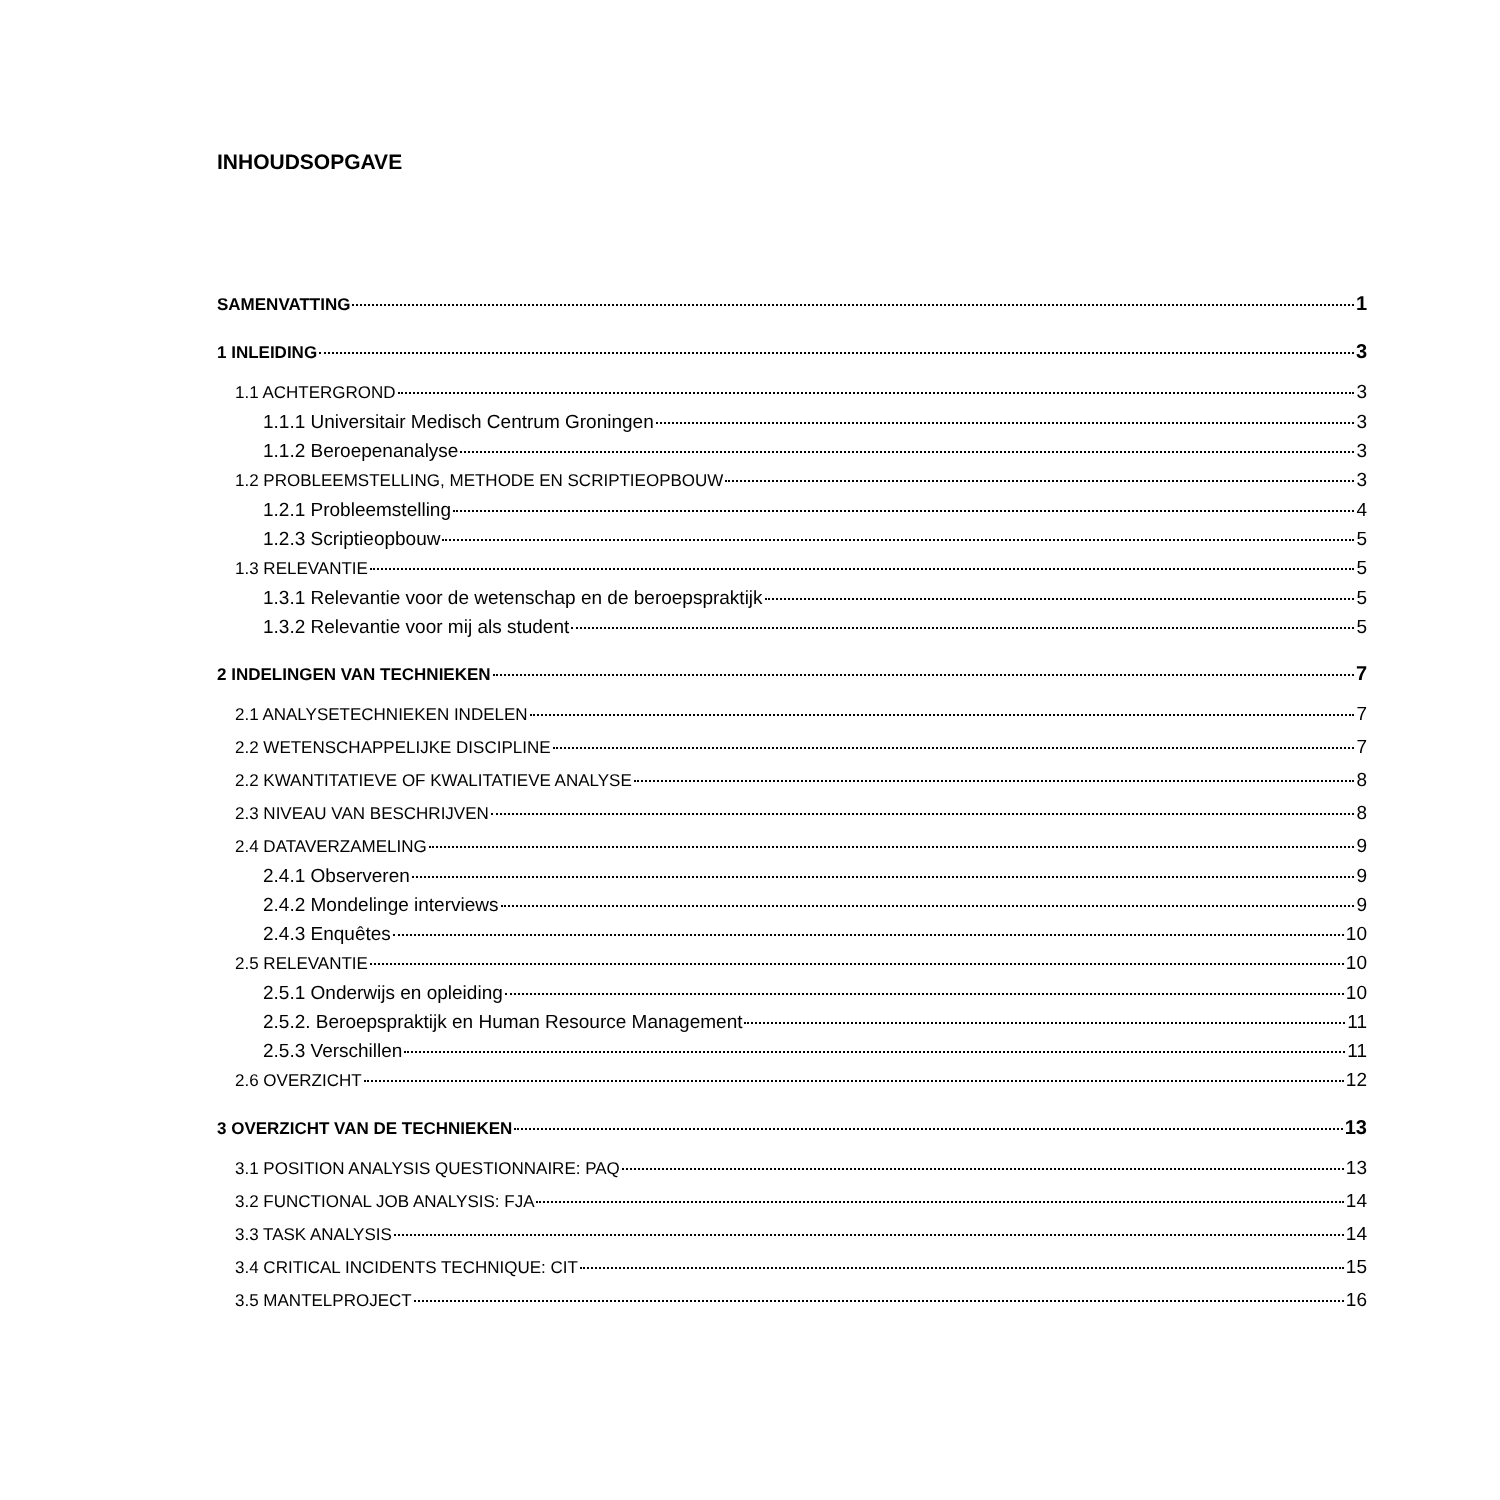INHOUDSOPGAVE
SAMENVATTING 1
1 INLEIDING 3
1.1 ACHTERGROND 3
1.1.1 Universitair Medisch Centrum Groningen 3
1.1.2 Beroepenanalyse 3
1.2 PROBLEEMSTELLING, METHODE EN SCRIPTIEOPBOUW 3
1.2.1 Probleemstelling 4
1.2.3 Scriptieopbouw 5
1.3 RELEVANTIE 5
1.3.1 Relevantie voor de wetenschap en de beroepspraktijk 5
1.3.2 Relevantie voor mij als student 5
2 INDELINGEN VAN TECHNIEKEN 7
2.1 ANALYSETECHNIEKEN INDELEN 7
2.2 WETENSCHAPPELIJKE DISCIPLINE 7
2.2 KWANTITATIEVE OF KWALITATIEVE ANALYSE 8
2.3 NIVEAU VAN BESCHRIJVEN 8
2.4 DATAVERZAMELING 9
2.4.1 Observeren 9
2.4.2 Mondelinge interviews 9
2.4.3 Enquêtes 10
2.5 RELEVANTIE 10
2.5.1 Onderwijs en opleiding 10
2.5.2. Beroepspraktijk en Human Resource Management 11
2.5.3 Verschillen 11
2.6 OVERZICHT 12
3 OVERZICHT VAN DE TECHNIEKEN 13
3.1 POSITION ANALYSIS QUESTIONNAIRE: PAQ 13
3.2 FUNCTIONAL JOB ANALYSIS: FJA 14
3.3 TASK ANALYSIS 14
3.4 CRITICAL INCIDENTS TECHNIQUE: CIT 15
3.5 MANTELPROJECT 16